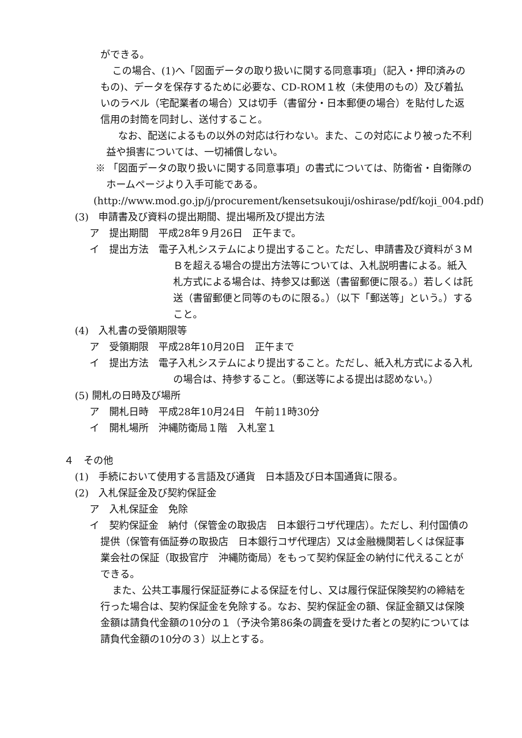ができる。
この場合、(1)へ「図面データの取り扱いに関する同意事項」（記入・押印済みのもの)、データを保存するために必要な、CD-ROM１枚（未使用のもの）及び着払いのラベル（宅配業者の場合）又は切手（書留分・日本郵便の場合）を貼付した返信用の封筒を同封し、送付すること。
なお、配送によるもの以外の対応は行わない。また、この対応により被った不利益や損害については、一切補償しない。
※ 「図面データの取り扱いに関する同意事項」の書式については、防衛省・自衛隊のホームページより入手可能である。
(http://www.mod.go.jp/j/procurement/kensetsukouji/oshirase/pdf/koji_004.pdf)
(3)　申請書及び資料の提出期間、提出場所及び提出方法
ア　提出期間　平成28年９月26日　正午まで。
イ　提出方法　電子入札システムにより提出すること。ただし、申請書及び資料が３ＭＢを超える場合の提出方法等については、入札説明書による。紙入札方式による場合は、持参又は郵送（書留郵便に限る。）若しくは託送（書留郵便と同等のものに限る。）（以下「郵送等」という。）すること。
(4)　入札書の受領期限等
ア　受領期限　平成28年10月20日　正午まで
イ　提出方法　電子入札システムにより提出すること。ただし、紙入札方式による入札の場合は、持参すること。（郵送等による提出は認めない。）
(5) 開札の日時及び場所
ア　開札日時　平成28年10月24日　午前11時30分
イ　開札場所　沖縄防衛局１階　入札室１
４　その他
(1)　手続において使用する言語及び通貨　日本語及び日本国通貨に限る。
(2)　入札保証金及び契約保証金
ア　入札保証金　免除
イ　契約保証金　納付（保管金の取扱店　日本銀行コザ代理店）。ただし、利付国債の提供（保管有価証券の取扱店　日本銀行コザ代理店）又は金融機関若しくは保証事業会社の保証（取扱官庁　沖縄防衛局）をもって契約保証金の納付に代えることができる。
また、公共工事履行保証証券による保証を付し、又は履行保証保険契約の締結を行った場合は、契約保証金を免除する。なお、契約保証金の額、保証金額又は保険金額は請負代金額の10分の１（予決令第86条の調査を受けた者との契約については請負代金額の10分の３）以上とする。